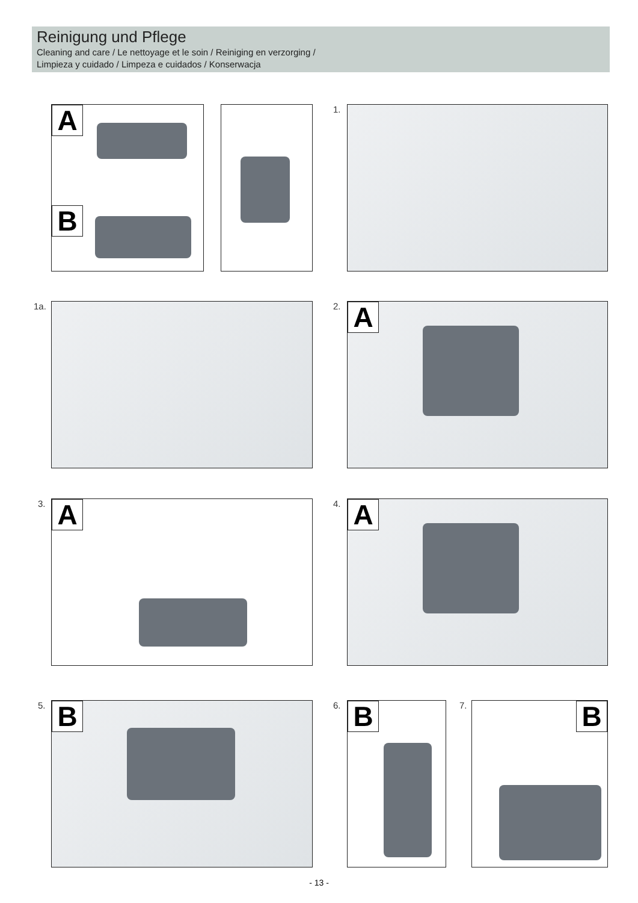Reinigung und Pflege
Cleaning and care / Le nettoyage et le soin / Reiniging en verzorging /
Limpieza y cuidado / Limpeza e cuidados / Konserwacja
A
B
1.
1a. 2. A
3. A 4. A
5. B 6. B 7. B
- 13 -